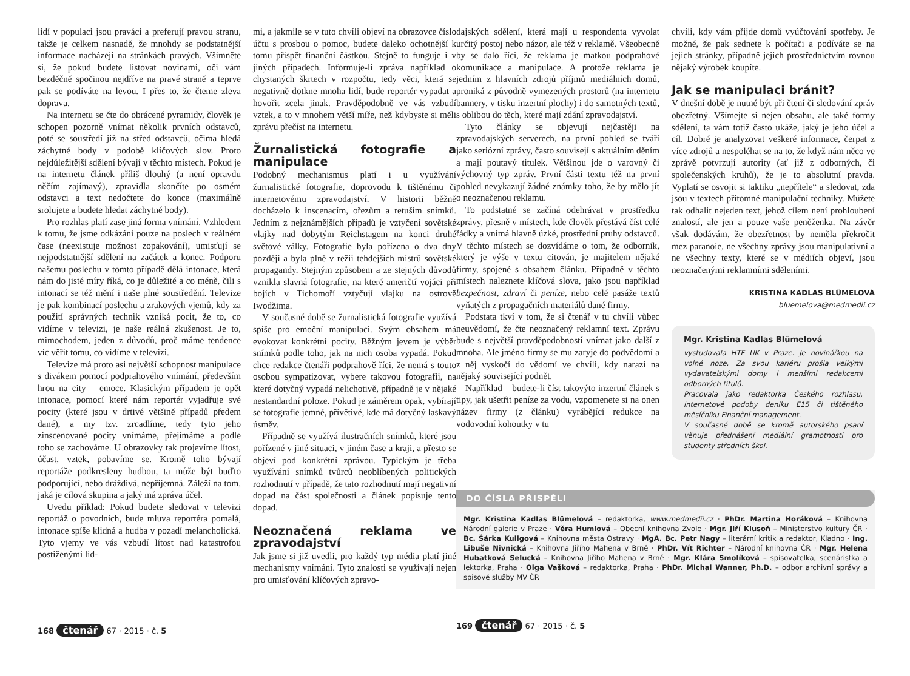lidí v populaci jsou praváci a preferují pravou stranu, takže je celkem nasnadě, že mnohdy se podstatnější informace nacházejí na stránkách pravých. Všimněte si, že pokud budete listovat novinami, oči vám bezděčně spočinou nejdříve na pravé straně a teprve pak se podíváte na levou. I přes to, že čteme zleva doprava.
Na internetu se čte do obrácené pyramidy, člověk je schopen pozorně vnímat několik prvních odstavců, poté se soustředí již na střed odstavců, očima hledá záchytné body v podobě klíčových slov. Proto nejdůležitější sdělení bývají v těchto místech. Pokud je na internetu článek příliš dlouhý (a není opravdu něčím zajímavý), zpravidla skončíte po osmém odstavci a text nedočtete do konce (maximálně srolujete a budete hledat záchytné body).
Pro rozhlas platí zase jiná forma vnímání. Vzhledem k tomu, že jsme odkázáni pouze na poslech v reálném čase (neexistuje možnost zopakování), umisťují se nejpodstatnější sdělení na začátek a konec. Podporu našemu poslechu v tomto případě dělá intonace, která nám do jisté míry říká, co je důležité a co méně, čili s intonací se též mění i naše plné soustředění. Televize je pak kombinací poslechu a zrakových vjemů, kdy za použití správných technik vzniká pocit, že to, co vidíme v televizi, je naše reálná zkušenost. Je to, mimochodem, jeden z důvodů, proč máme tendence víc věřit tomu, co vidíme v televizi.
Televize má proto asi největší schopnost manipulace s divákem pomocí podprahového vnímání, především hrou na city – emoce. Klasickým případem je opět intonace, pomocí které nám reportér vyjadřuje své pocity (které jsou v drtivé většině případů předem dané), a my tzv. zrcadlíme, tedy tyto jeho zinscenované pocity vnímáme, přejímáme a podle toho se zachováme. U obrazovky tak projevíme lítost, účast, vztek, pobavíme se. Kromě toho bývají reportáže podkresleny hudbou, ta může být buďto podporující, nebo dráždivá, nepříjemná. Záleží na tom, jaká je cílová skupina a jaký má zpráva účel.
Uvedu příklad: Pokud budete sledovat v televizi reportáž o povodních, bude mluva reportéra pomalá, intonace spíše klidná a hudba v pozadí melancholická. Tyto vjemy ve vás vzbudí lítost nad katastrofou postiženými lid-
mi, a jakmile se v tuto chvíli objeví na obrazovce číslo účtu s prosbou o pomoc, budete daleko ochotnější k tomu přispět finanční částkou. Stejně to funguje i v jiných případech. Informuje-li zpráva například o chystaných škrtech v rozpočtu, tedy věci, která se negativně dotkne mnoha lidí, bude reportér vypadat a hovořit zcela jinak. Pravděpodobně ve vás vzbudí vztek, a to v mnohem větší míře, než kdybyste si měli zprávu přečíst na internetu.
Žurnalistická fotografie a manipulace
Podobný mechanismus platí i u využívání žurnalistické fotografie, doprovodu k tištěnému či internetovému zpravodajství. V historii běžně docházelo k inscenacím, ořezům a retuším snímků. Jedním z nejznámějších případů je vztyčení sovětské vlajky nad dobytým Reichstagem na konci druhé světové války. Fotografie byla pořízena o dva dny později a byla plně v režii tehdejších mistrů sovětské propagandy. Stejným způsobem a ze stejných důvodů vznikla slavná fotografie, na které američtí vojáci při bojích v Tichomoří vztyčují vlajku na ostrově Iwodžima.
V současné době se žurnalistická fotografie využívá spíše pro emoční manipulaci. Svým obsahem má evokovat konkrétní pocity. Běžným jevem je výběr snímků podle toho, jak na nich osoba vypadá. Pokud chce redakce čtenáři podprahově říci, že nemá s touto osobou sympatizovat, vybere takovou fotografii, na které dotyčný vypadá nelichotivě, případně je v nějaké nestandardní poloze. Pokud je záměrem opak, vybírají se fotografie jemné, přívětivé, kde má dotyčný laskavý úsměv.
Případně se využívá ilustračních snímků, které jsou pořízené v jiné situaci, v jiném čase a kraji, a přesto se objeví pod konkrétní zprávou. Typickým je třeba využívání snímků tvůrců neoblíbených politických rozhodnutí v případě, že tato rozhodnutí mají negativní dopad na část společnosti a článek popisuje tento dopad.
Neoznačená reklama ve zpravodajství
Jak jsme si již uvedli, pro každý typ média platí jiné mechanismy vnímání. Tyto znalosti se využívají nejen pro umisťování klíčových zpravo-
168 čtenář 67 · 2015 · č. 5
dajských sdělení, která mají u respondenta vyvolat určitý postoj nebo názor, ale též v reklamě. Všeobecně by se dalo říci, že reklama je matkou podprahové komunikace a manipulace. A protože reklama je jedním z hlavních zdrojů příjmů mediálních domů, proniká z původně vymezených prostorů (na internetu bannery, v tisku inzertní plochy) i do samotných textů, s oblibou do těch, které mají zdání zpravodajství.
Tyto články se objevují nejčastěji na zpravodajských serverech, na první pohled se tváří jako seriózní zprávy, často souvisejí s aktuálním děním a mají poutavý titulek. Většinou jde o varovný či výchovný typ zpráv. První části textu též na první pohled nevykazují žádné známky toho, že by mělo jít o neoznačenou reklamu.
To podstatné se začíná odehrávat v prostředku zprávy, přesně v místech, kde člověk přestává číst celé řádky a vnímá hlavně úzké, prostřední pruhy odstavců. V těchto místech se dozvídáme o tom, že odborník, který je výše v textu citován, je majitelem nějaké firmy, spojené s obsahem článku. Případně v těchto místech naleznete klíčová slova, jako jsou například bezpečnost, zdraví či peníze, nebo celé pasáže textů vyňatých z propagačních materiálů dané firmy.
Podstata tkví v tom, že si čtenář v tu chvíli vůbec neuvědomí, že čte neoznačený reklamní text. Zprávu bude s největší pravděpodobností vnímat jako další z mnoha. Ale jméno firmy se mu zaryje do podvědomí a z něj vyskočí do vědomí ve chvíli, kdy narazí na nějaký související podnět.
Například – budete-li číst takovýto inzertní článek s tipy, jak ušetřit peníze za vodu, vzpomenete si na onen název firmy (z článku) vyrábějící redukce na vodovodní kohoutky v tu
chvíli, kdy vám přijde domů vyúčtování spotřeby. Je možné, že pak sednete k počítači a podíváte se na jejich stránky, případně jejich prostřednictvím rovnou nějaký výrobek koupíte.
Jak se manipulaci bránit?
V dnešní době je nutné být při čtení či sledování zpráv obezřetný. Všímejte si nejen obsahu, ale také formy sdělení, ta vám totiž často ukáže, jaký je jeho účel a cíl. Dobré je analyzovat veškeré informace, čerpat z více zdrojů a nespoléhat se na to, že když nám něco ve zprávě potvrzují autority (ať již z odborných, či společenských kruhů), že je to absolutní pravda. Vyplatí se osvojit si taktiku „nepřítele“ a sledovat, zda jsou v textech přítomné manipulační techniky. Můžete tak odhalit nejeden text, jehož cílem není prohloubení znalostí, ale jen a pouze vaše peněženka. Na závěr však dodávám, že obezřetnost by neměla překročit mez paranoie, ne všechny zprávy jsou manipulativní a ne všechny texty, které se v médiích objeví, jsou neoznačenými reklamními sděleními.
KRISTINA KADLAS BLÜMELOVÁ
bluemelova@medmedii.cz
Mgr. Kristina Kadlas Blümelová
vystudovala HTF UK v Praze. Je novinářkou na volné noze. Za svou kariéru prošla velkými vydavatelskými domy i menšími redakcemi odborných titulů.
Pracovala jako redaktorka Českého rozhlasu, internetové podoby deníku E15 či tištěného měsíčníku Finanční management.
V současné době se kromě autorského psaní věnuje přednášení mediální gramotnosti pro studenty středních škol.
DO ČÍSLA PŘISPĚLI
Mgr. Kristina Kadlas Blümelová – redaktorka, www.medmedii.cz · PhDr. Martina Horáková – Knihovna Národní galerie v Praze · Věra Humlová – Obecní knihovna Zvole · Mgr. Jiří Klusoň – Ministerstvo kultury ČR · Bc. Šárka Kuligová – Knihovna města Ostravy · MgA. Bc. Petr Nagy – literární kritik a redaktor, Kladno · Ing. Libuše Nivnická – Knihovna Jiřího Mahena v Brně · PhDr. Vít Richter – Národní knihovna ČR · Mgr. Helena Hubatková Selucká – Knihovna Jiřího Mahena v Brně · Mgr. Klára Smolíková – spisovatelka, scenáristka a lektorka, Praha · Olga Vašková – redaktorka, Praha · PhDr. Michal Wanner, Ph.D. – odbor archivní správy a spisové služby MV ČR
169 čtenář 67 · 2015 · č. 5